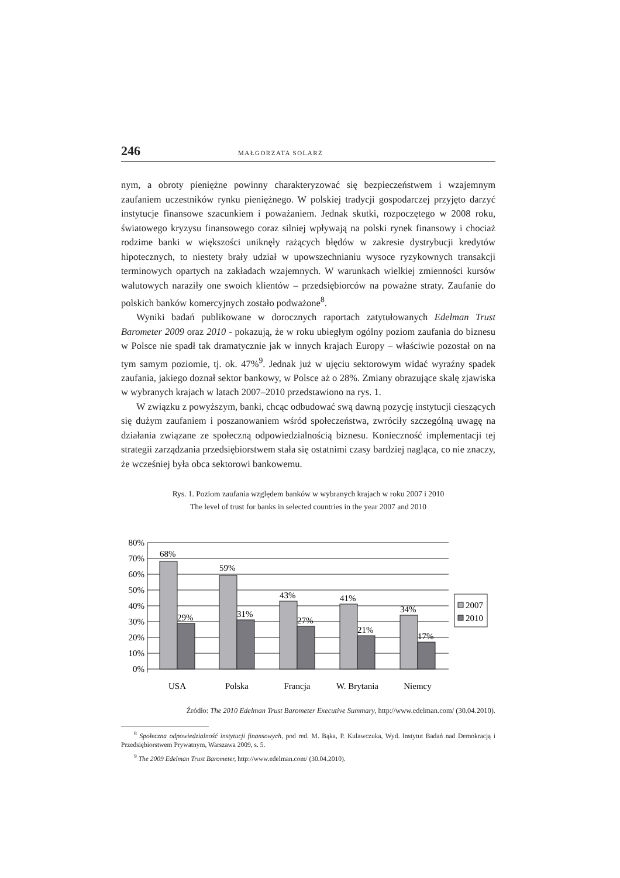246 MAŁGORZATA SOLARZ
nym, a obroty pieniężne powinny charakteryzować się bezpieczeństwem i wzajemnym zaufaniem uczestników rynku pieniężnego. W polskiej tradycji gospodarczej przyjęto darzyć instytucje finansowe szacunkiem i poważaniem. Jednak skutki, rozpoczętego w 2008 roku, światowego kryzysu finansowego coraz silniej wpływają na polski rynek finansowy i chociaż rodzime banki w większości uniknęły rażących błędów w zakresie dystrybucji kredytów hipotecznych, to niestety brały udział w upowszechnianiu wysoce ryzykownych transakcji terminowych opartych na zakładach wzajemnych. W warunkach wielkiej zmienności kursów walutowych naraziły one swoich klientów – przedsiębiorców na poważne straty. Zaufanie do polskich banków komercyjnych zostało podważone<sup>8</sup>.
Wyniki badań publikowane w dorocznych raportach zatytułowanych Edelman Trust Barometer 2009 oraz 2010 - pokazują, że w roku ubiegłym ogólny poziom zaufania do biznesu w Polsce nie spadł tak dramatycznie jak w innych krajach Europy – właściwie pozostał on na tym samym poziomie, tj. ok. 47%<sup>9</sup>. Jednak już w ujęciu sektorowym widać wyraźny spadek zaufania, jakiego doznał sektor bankowy, w Polsce aż o 28%. Zmiany obrazujące skalę zjawiska w wybranych krajach w latach 2007–2010 przedstawiono na rys. 1.
W związku z powyższym, banki, chcąc odbudować swą dawną pozycję instytucji cieszących się dużym zaufaniem i poszanowaniem wśród społeczeństwa, zwróciły szczególną uwagę na działania związane ze społeczną odpowiedzialnością biznesu. Konieczność implementacji tej strategii zarządzania przedsiębiorstwem stała się ostatnimi czasy bardziej nagląca, co nie znaczy, że wcześniej była obca sektorowi bankowemu.
Rys. 1. Poziom zaufania względem banków w wybranych krajach w roku 2007 i 2010
The level of trust for banks in selected countries in the year 2007 and 2010
80%
70%
60%
50%
40%
30%
20%
10%
0%
68%
29%
59%
31%
43%
27%
41%
21%
34%
17%
USA
Polska
Francja
W. Brytania
Niemcy
2007
2010
Źródło: The 2010 Edelman Trust Barometer Executive Summary, http://www.edelman.com/ (30.04.2010).
<sup>8</sup> Społeczna odpowiedzialność instytucji finansowych, pod red. M. Bąka, P. Kulawczuka, Wyd. Instytut Badań nad Demokracją i Przedsiębiorstwem Prywatnym, Warszawa 2009, s. 5.
<sup>9</sup> The 2009 Edelman Trust Barometer, http://www.edelman.com/ (30.04.2010).